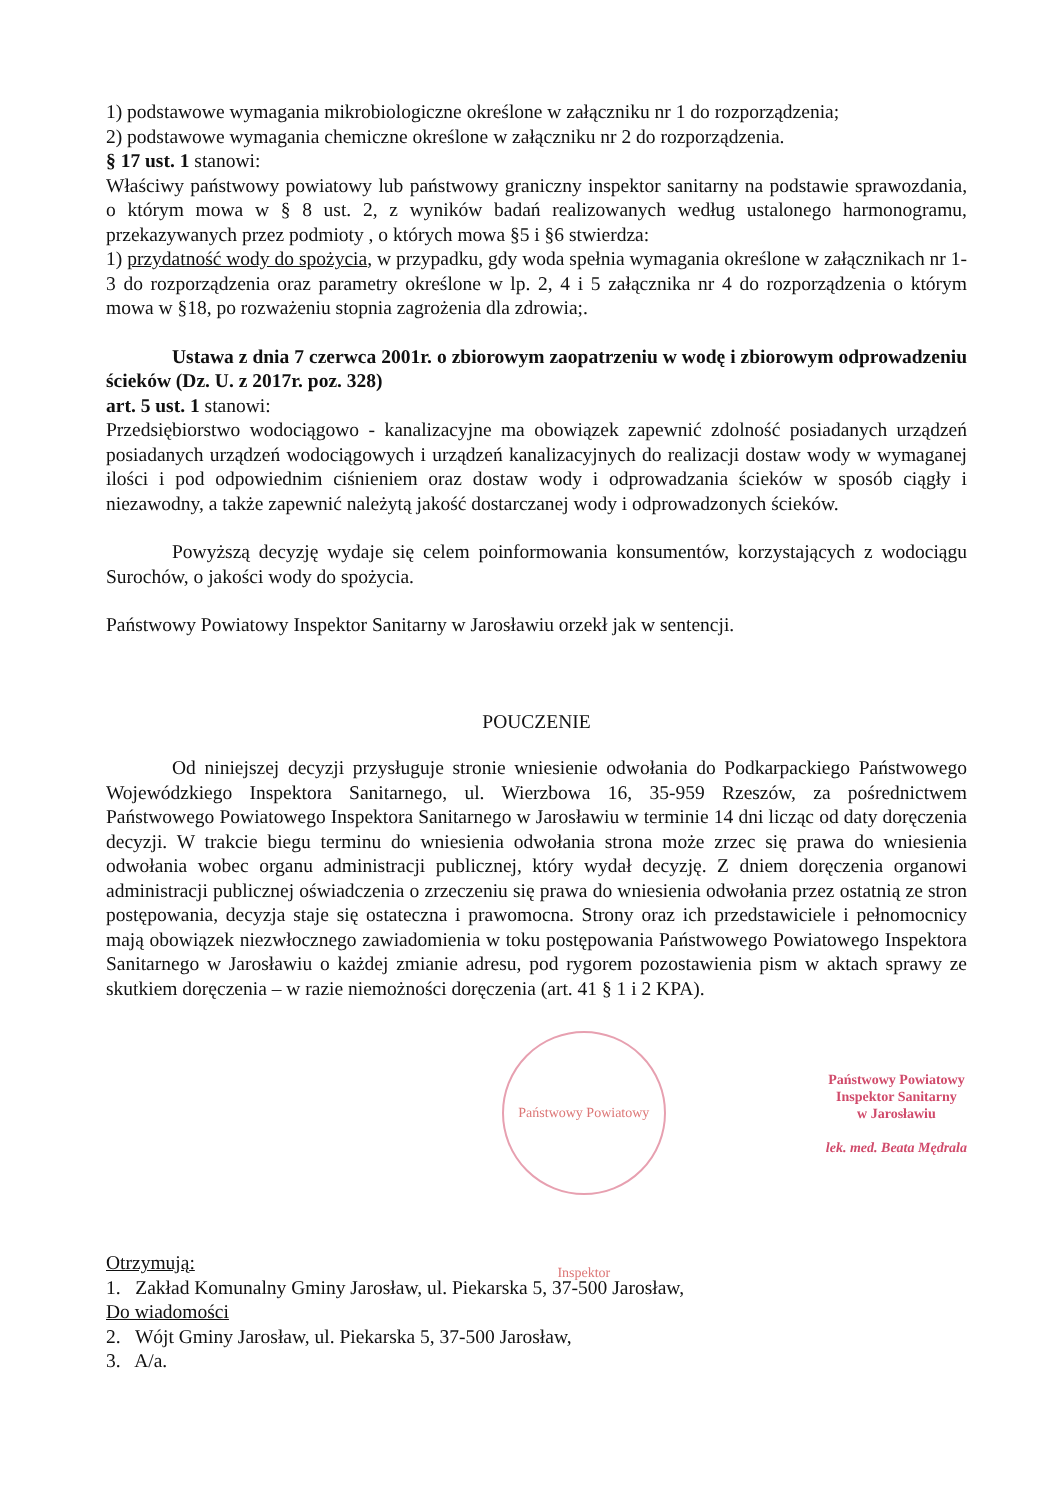1) podstawowe wymagania mikrobiologiczne określone w załączniku nr 1 do rozporządzenia;
2) podstawowe wymagania chemiczne określone w załączniku nr 2 do rozporządzenia.
§ 17 ust. 1 stanowi:
Właściwy państwowy powiatowy lub państwowy graniczny inspektor sanitarny na podstawie sprawozdania, o którym mowa w § 8 ust. 2, z wyników badań realizowanych według ustalonego harmonogramu, przekazywanych przez podmioty , o których mowa §5 i §6 stwierdza:
1) przydatność wody do spożycia, w przypadku, gdy woda spełnia wymagania określone w załącznikach nr 1-3 do rozporządzenia oraz parametry określone w lp. 2, 4 i 5 załącznika nr 4 do rozporządzenia o którym mowa w §18, po rozważeniu stopnia zagrożenia dla zdrowia;.
Ustawa z dnia 7 czerwca 2001r. o zbiorowym zaopatrzeniu w wodę i zbiorowym odprowadzeniu ścieków (Dz. U. z 2017r. poz. 328)
art. 5 ust. 1 stanowi:
Przedsiębiorstwo wodociągowo - kanalizacyjne ma obowiązek zapewnić zdolność posiadanych urządzeń posiadanych urządzeń wodociągowych i urządzeń kanalizacyjnych do realizacji dostaw wody w wymaganej ilości i pod odpowiednim ciśnieniem oraz dostaw wody i odprowadzania ścieków w sposób ciągły i niezawodny, a także zapewnić należytą jakość dostarczanej wody i odprowadzonych ścieków.
Powyższą decyzję wydaje się celem poinformowania konsumentów, korzystających z wodociągu Surochów, o jakości wody do spożycia.
Państwowy Powiatowy Inspektor Sanitarny w Jarosławiu orzekł jak w sentencji.
POUCZENIE
Od niniejszej decyzji przysługuje stronie wniesienie odwołania do Podkarpackiego Państwowego Wojewódzkiego Inspektora Sanitarnego, ul. Wierzbowa 16, 35-959 Rzeszów, za pośrednictwem Państwowego Powiatowego Inspektora Sanitarnego w Jarosławiu w terminie 14 dni licząc od daty doręczenia decyzji. W trakcie biegu terminu do wniesienia odwołania strona może zrzec się prawa do wniesienia odwołania wobec organu administracji publicznej, który wydał decyzję. Z dniem doręczenia organowi administracji publicznej oświadczenia o zrzeczeniu się prawa do wniesienia odwołania przez ostatnią ze stron postępowania, decyzja staje się ostateczna i prawomocna. Strony oraz ich przedstawiciele i pełnomocnicy mają obowiązek niezwłocznego zawiadomienia w toku postępowania Państwowego Powiatowego Inspektora Sanitarnego w Jarosławiu o każdej zmianie adresu, pod rygorem pozostawienia pism w aktach sprawy ze skutkiem doręczenia – w razie niemożności doręczenia (art. 41 § 1 i 2 KPA).
Państwowy Powiatowy Inspektor
Państwowy Powiatowy
Inspektor Sanitarny
w Jarosławiu
lek. med. Beata Mędrala
Otrzymują:
1. Zakład Komunalny Gminy Jarosław, ul. Piekarska 5, 37-500 Jarosław,
Do wiadomości
2. Wójt Gminy Jarosław, ul. Piekarska 5, 37-500 Jarosław,
3. A/a.